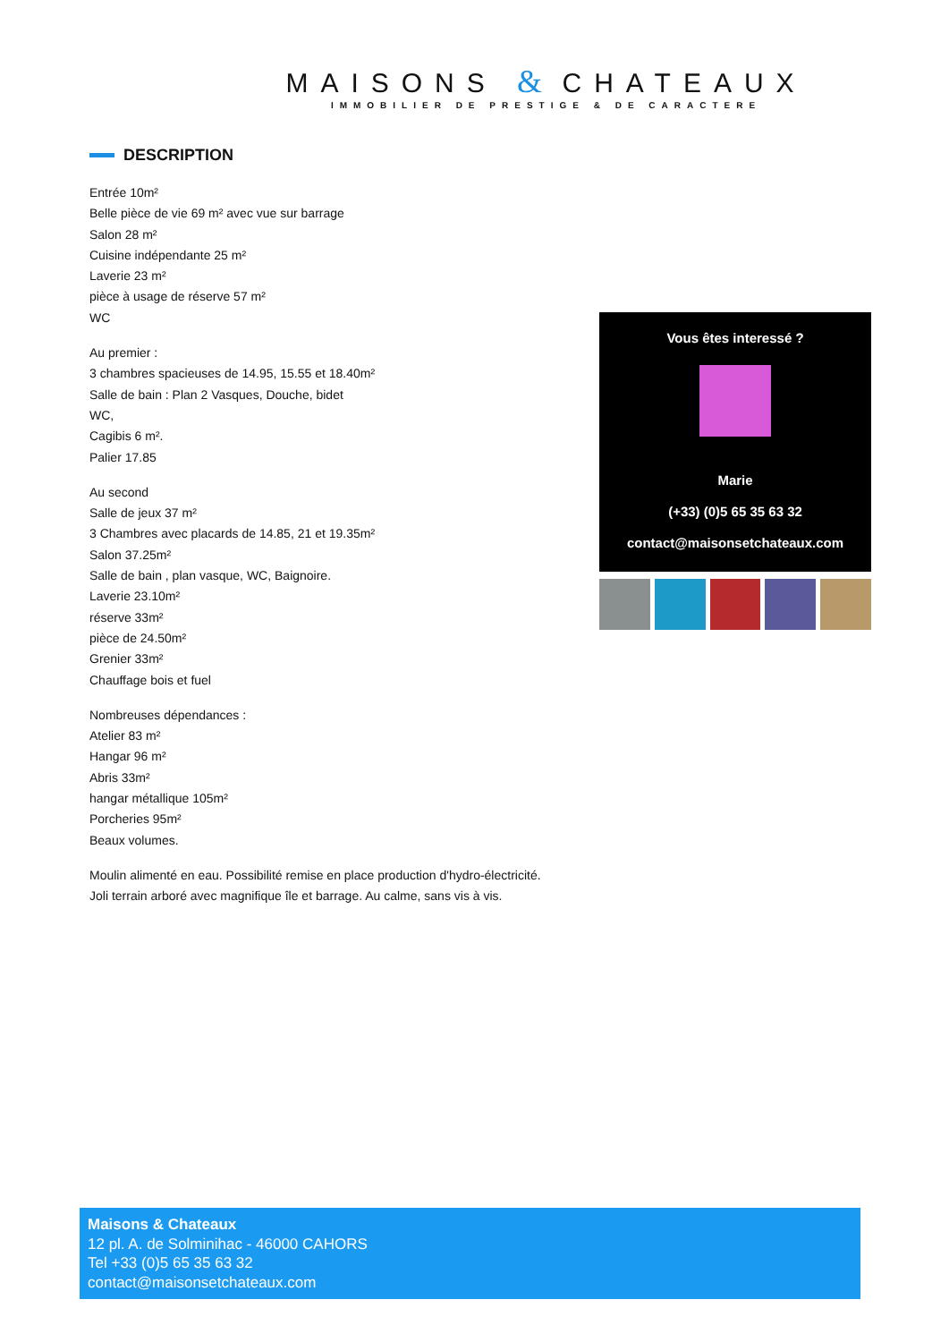MAISONS & CHATEAUX
IMMOBILIER DE PRESTIGE & DE CARACTERE
DESCRIPTION
Entrée 10m²
Belle pièce de vie 69 m² avec vue sur barrage
Salon 28 m²
Cuisine indépendante 25 m²
Laverie 23 m²
pièce à usage de réserve 57 m²
WC
Au premier :
3 chambres spacieuses de 14.95, 15.55 et 18.40m²
Salle de bain : Plan 2 Vasques, Douche, bidet
WC,
Cagibis 6 m².
Palier 17.85
Au second
Salle de jeux 37 m²
3 Chambres avec placards de 14.85, 21 et 19.35m²
Salon 37.25m²
Salle de bain , plan vasque, WC, Baignoire.
Laverie 23.10m²
réserve 33m²
pièce de 24.50m²
Grenier 33m²
Chauffage bois et fuel
Nombreuses dépendances :
Atelier 83 m²
Hangar 96 m²
Abris 33m²
hangar métallique 105m²
Porcheries 95m²
Beaux volumes.
Moulin alimenté en eau. Possibilité remise en place production d'hydro-électricité.
Joli terrain arboré avec magnifique île et barrage. Au calme, sans vis à vis.
Vous êtes interessé ?
Marie
(+33) (0)5 65 35 63 32
contact@maisonsetchateaux.com
Maisons & Chateaux
12 pl. A. de Solminihac - 46000 CAHORS
Tel +33 (0)5 65 35 63 32
contact@maisonsetchateaux.com